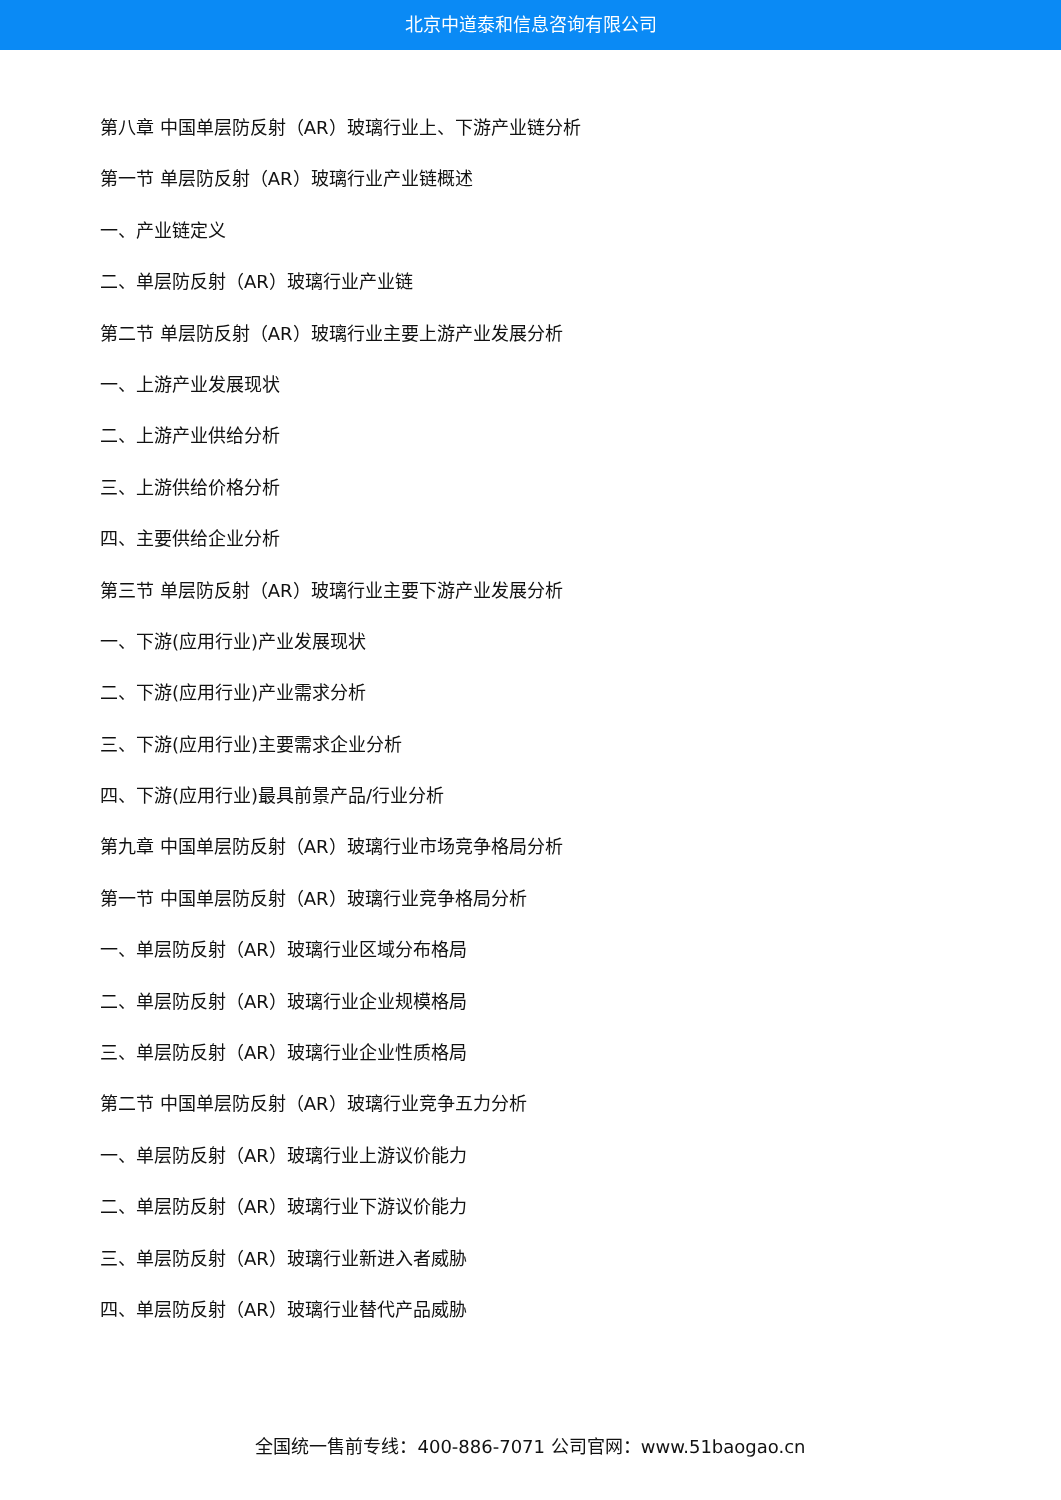北京中道泰和信息咨询有限公司
第八章 中国单层防反射（AR）玻璃行业上、下游产业链分析
第一节 单层防反射（AR）玻璃行业产业链概述
一、产业链定义
二、单层防反射（AR）玻璃行业产业链
第二节 单层防反射（AR）玻璃行业主要上游产业发展分析
一、上游产业发展现状
二、上游产业供给分析
三、上游供给价格分析
四、主要供给企业分析
第三节 单层防反射（AR）玻璃行业主要下游产业发展分析
一、下游(应用行业)产业发展现状
二、下游(应用行业)产业需求分析
三、下游(应用行业)主要需求企业分析
四、下游(应用行业)最具前景产品/行业分析
第九章 中国单层防反射（AR）玻璃行业市场竞争格局分析
第一节 中国单层防反射（AR）玻璃行业竞争格局分析
一、单层防反射（AR）玻璃行业区域分布格局
二、单层防反射（AR）玻璃行业企业规模格局
三、单层防反射（AR）玻璃行业企业性质格局
第二节 中国单层防反射（AR）玻璃行业竞争五力分析
一、单层防反射（AR）玻璃行业上游议价能力
二、单层防反射（AR）玻璃行业下游议价能力
三、单层防反射（AR）玻璃行业新进入者威胁
四、单层防反射（AR）玻璃行业替代产品威胁
全国统一售前专线：400-886-7071 公司官网：www.51baogao.cn